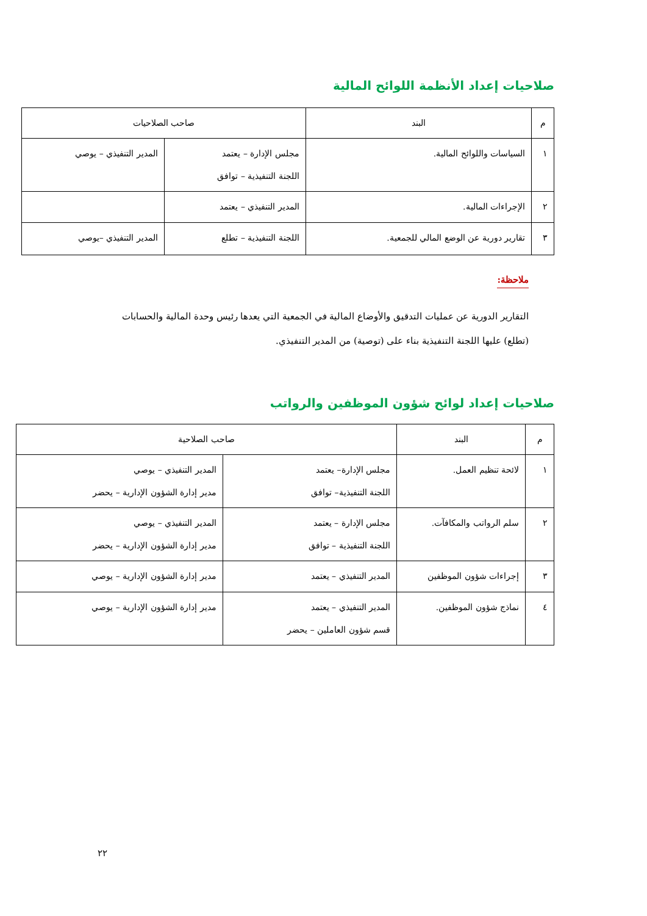صلاحيات إعداد الأنظمة اللوائح المالية
| م | البند | صاحب الصلاحيات | |
| --- | --- | --- | --- |
| ١ | السياسات واللوائح المالية. | مجلس الإدارة – يعتمد اللجنة التنفيذية – توافق | المدير التنفيذي – يوصي |
| ٢ | الإجراءات المالية. | المدير التنفيذي – يعتمد | |
| ٣ | تقارير دورية عن الوضع المالي للجمعية. | اللجنة التنفيذية – تطلع | المدير التنفيذي –يوصي |
ملاحظة:
التقارير الدورية عن عمليات التدقيق والأوضاع المالية في الجمعية التي يعدها رئيس وحدة المالية والحسابات (تطلع) عليها اللجنة التنفيذية بناء على (توصية) من المدير التنفيذي.
صلاحيات إعداد لوائح شؤون الموظفين والرواتب
| م | البند | صاحب الصلاحية | |
| --- | --- | --- | --- |
| ١ | لائحة تنظيم العمل. | مجلس الإدارة– يعتمد اللجنة التنفيذية– توافق | المدير التنفيذي – يوصي مدير إدارة الشؤون الإدارية – يحضر |
| ٢ | سلم الرواتب والمكافآت. | مجلس الإدارة – يعتمد اللجنة التنفيذية – توافق | المدير التنفيذي – يوصي مدير إدارة الشؤون الإدارية – يحضر |
| ٣ | إجراءات شؤون الموظفين | المدير التنفيذي – يعتمد | مدير إدارة الشؤون الإدارية – يوصي |
| ٤ | نماذج شؤون الموظفين. | المدير التنفيذي – يعتمد قسم شؤون العاملين – يحضر | مدير إدارة الشؤون الإدارية – يوصي |
٢٢